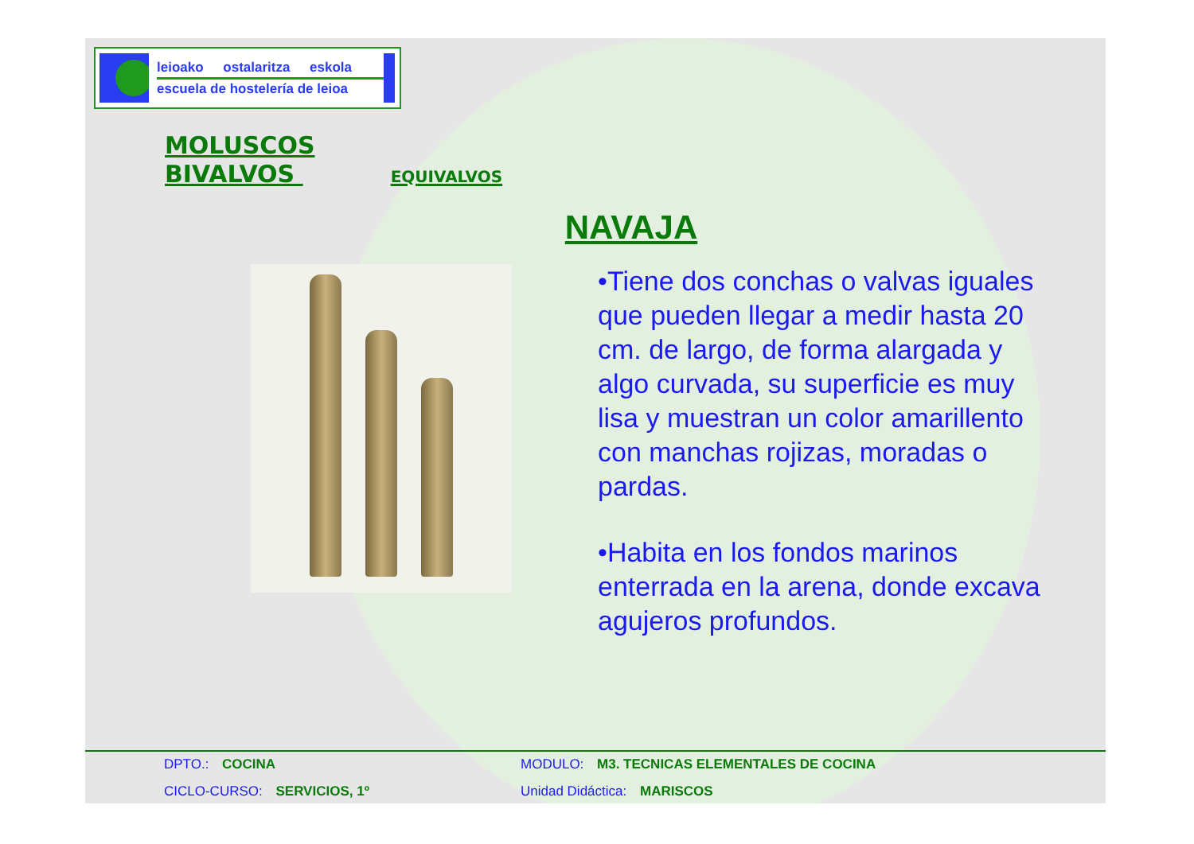leioako ostalaritza eskola
escuela de hostelería de leioa
MOLUSCOS
BIVALVOS EQUIVALVOS
NAVAJA
•Tiene dos conchas o valvas iguales que pueden llegar a medir hasta 20 cm. de largo, de forma alargada y algo curvada, su superficie es muy lisa y muestran un color amarillento con manchas rojizas, moradas o pardas.
•Habita en los fondos marinos enterrada en la arena, donde excava agujeros profundos.
DPTO.: COCINA
MODULO: M3. TECNICAS ELEMENTALES DE COCINA
CICLO-CURSO: SERVICIOS, 1º
Unidad Didáctica: MARISCOS